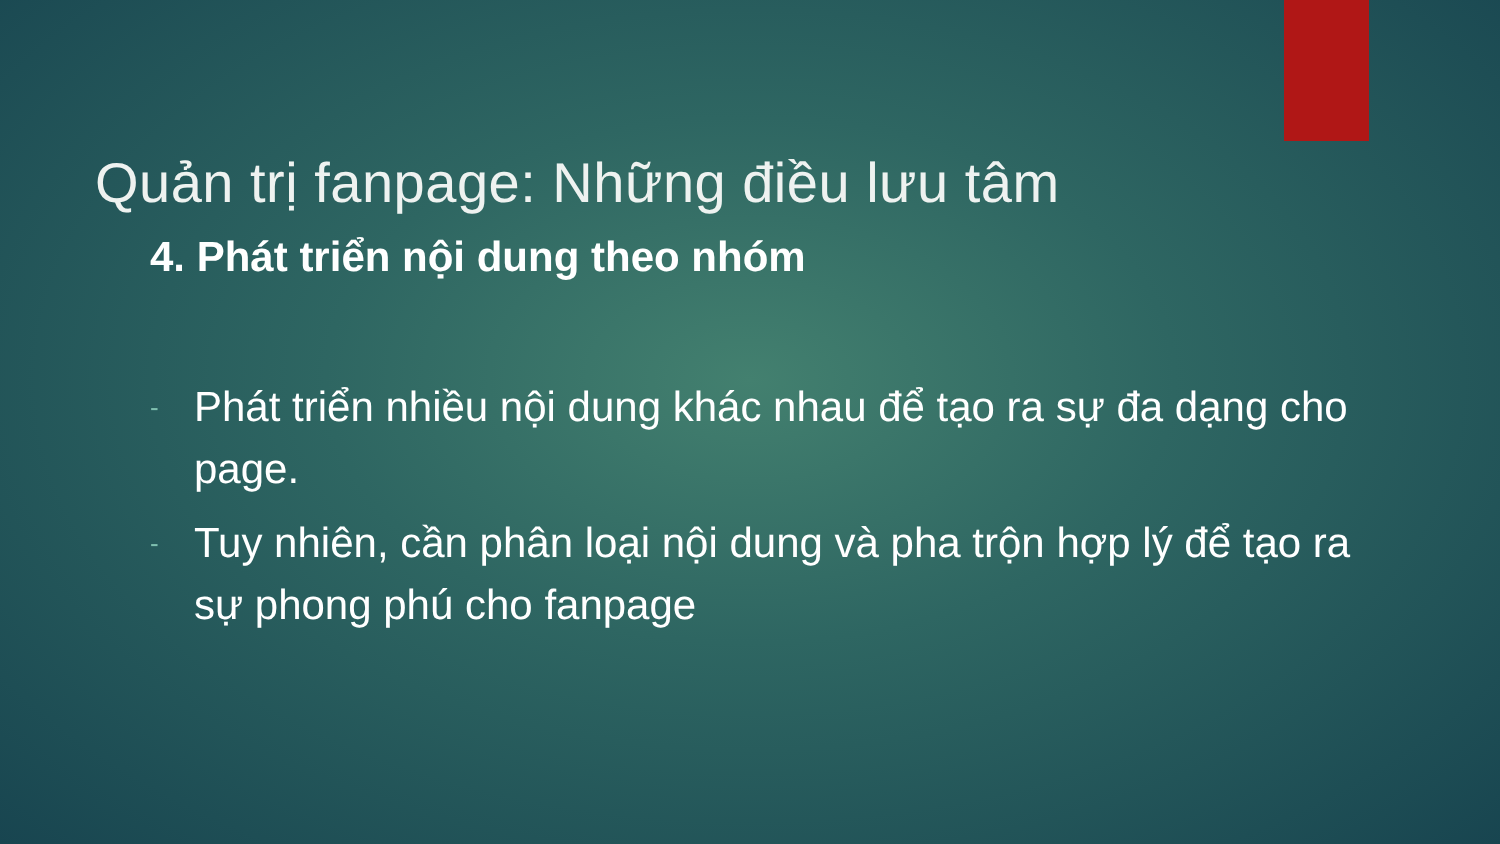Quản trị fanpage: Những điều lưu tâm
4. Phát triển nội dung theo nhóm
- Phát triển nhiều nội dung khác nhau để tạo ra sự đa dạng cho page.
- Tuy nhiên, cần phân loại nội dung và pha trộn hợp lý để tạo ra sự phong phú cho fanpage